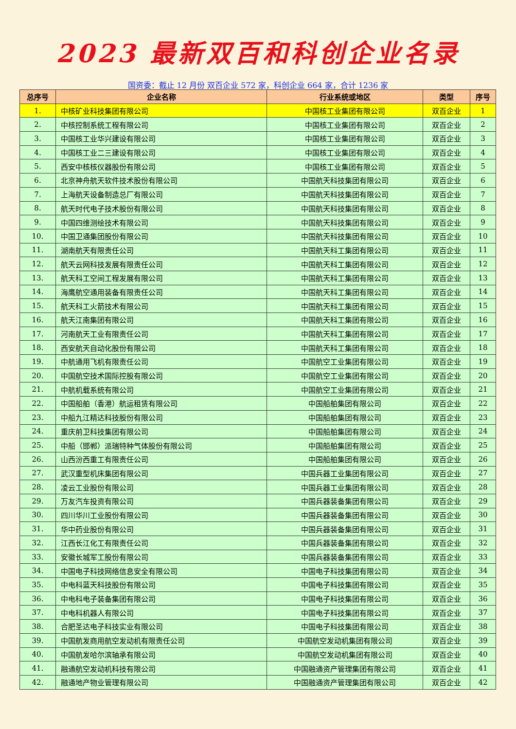2023 最新双百和科创企业名录
国资委：截止 12 月份 双百企业 572 家，科创企业 664 家，合计 1236 家
| 总序号 | 企业名称 | 行业系统或地区 | 类型 | 序号 |
| --- | --- | --- | --- | --- |
| 1. | 中核矿业科技集团有限公司 | 中国核工业集团有限公司 | 双百企业 | 1 |
| 2. | 中核控制系统工程有限公司 | 中国核工业集团有限公司 | 双百企业 | 2 |
| 3. | 中国核工业华兴建设有限公司 | 中国核工业集团有限公司 | 双百企业 | 3 |
| 4. | 中国核工业二三建设有限公司 | 中国核工业集团有限公司 | 双百企业 | 4 |
| 5. | 西安中核核仪器股份有限公司 | 中国核工业集团有限公司 | 双百企业 | 5 |
| 6. | 北京神舟航天软件技术股份有限公司 | 中国航天科技集团有限公司 | 双百企业 | 6 |
| 7. | 上海航天设备制造总厂有限公司 | 中国航天科技集团有限公司 | 双百企业 | 7 |
| 8. | 航天时代电子技术股份有限公司 | 中国航天科技集团有限公司 | 双百企业 | 8 |
| 9. | 中国四维测绘技术有限公司 | 中国航天科技集团有限公司 | 双百企业 | 9 |
| 10. | 中国卫通集团股份有限公司 | 中国航天科技集团有限公司 | 双百企业 | 10 |
| 11. | 湖南航天有限责任公司 | 中国航天科工集团有限公司 | 双百企业 | 11 |
| 12. | 航天云网科技发展有限责任公司 | 中国航天科工集团有限公司 | 双百企业 | 12 |
| 13. | 航天科工空间工程发展有限公司 | 中国航天科工集团有限公司 | 双百企业 | 13 |
| 14. | 海鹰航空通用装备有限责任公司 | 中国航天科工集团有限公司 | 双百企业 | 14 |
| 15. | 航天科工火箭技术有限公司 | 中国航天科工集团有限公司 | 双百企业 | 15 |
| 16. | 航天江南集团有限公司 | 中国航天科工集团有限公司 | 双百企业 | 16 |
| 17. | 河南航天工业有限责任公司 | 中国航天科工集团有限公司 | 双百企业 | 17 |
| 18. | 西安航天自动化股份有限公司 | 中国航天科工集团有限公司 | 双百企业 | 18 |
| 19. | 中航通用飞机有限责任公司 | 中国航空工业集团有限公司 | 双百企业 | 19 |
| 20. | 中国航空技术国际控股有限公司 | 中国航空工业集团有限公司 | 双百企业 | 20 |
| 21. | 中航机载系统有限公司 | 中国航空工业集团有限公司 | 双百企业 | 21 |
| 22. | 中国船舶（香港）航运租赁有限公司 | 中国船舶集团有限公司 | 双百企业 | 22 |
| 23. | 中船九江精达科技股份有限公司 | 中国船舶集团有限公司 | 双百企业 | 23 |
| 24. | 重庆前卫科技集团有限公司 | 中国船舶集团有限公司 | 双百企业 | 24 |
| 25. | 中船（邯郸）派瑞特种气体股份有限公司 | 中国船舶集团有限公司 | 双百企业 | 25 |
| 26. | 山西汾西重工有限责任公司 | 中国船舶集团有限公司 | 双百企业 | 26 |
| 27. | 武汉重型机床集团有限公司 | 中国兵器工业集团有限公司 | 双百企业 | 27 |
| 28. | 凌云工业股份有限公司 | 中国兵器工业集团有限公司 | 双百企业 | 28 |
| 29. | 万友汽车投资有限公司 | 中国兵器装备集团有限公司 | 双百企业 | 29 |
| 30. | 四川华川工业股份有限公司 | 中国兵器装备集团有限公司 | 双百企业 | 30 |
| 31. | 华中药业股份有限公司 | 中国兵器装备集团有限公司 | 双百企业 | 31 |
| 32. | 江西长江化工有限责任公司 | 中国兵器装备集团有限公司 | 双百企业 | 32 |
| 33. | 安徽长城军工股份有限公司 | 中国兵器装备集团有限公司 | 双百企业 | 33 |
| 34. | 中国电子科技网络信息安全有限公司 | 中国电子科技集团有限公司 | 双百企业 | 34 |
| 35. | 中电科蓝天科技股份有限公司 | 中国电子科技集团有限公司 | 双百企业 | 35 |
| 36. | 中电科电子装备集团有限公司 | 中国电子科技集团有限公司 | 双百企业 | 36 |
| 37. | 中电科机器人有限公司 | 中国电子科技集团有限公司 | 双百企业 | 37 |
| 38. | 合肥圣达电子科技实业有限公司 | 中国电子科技集团有限公司 | 双百企业 | 38 |
| 39. | 中国航发商用航空发动机有限责任公司 | 中国航空发动机集团有限公司 | 双百企业 | 39 |
| 40. | 中国航发哈尔滨轴承有限公司 | 中国航空发动机集团有限公司 | 双百企业 | 40 |
| 41. | 融通航空发动机科技有限公司 | 中国融通资产管理集团有限公司 | 双百企业 | 41 |
| 42. | 融通地产物业管理有限公司 | 中国融通资产管理集团有限公司 | 双百企业 | 42 |